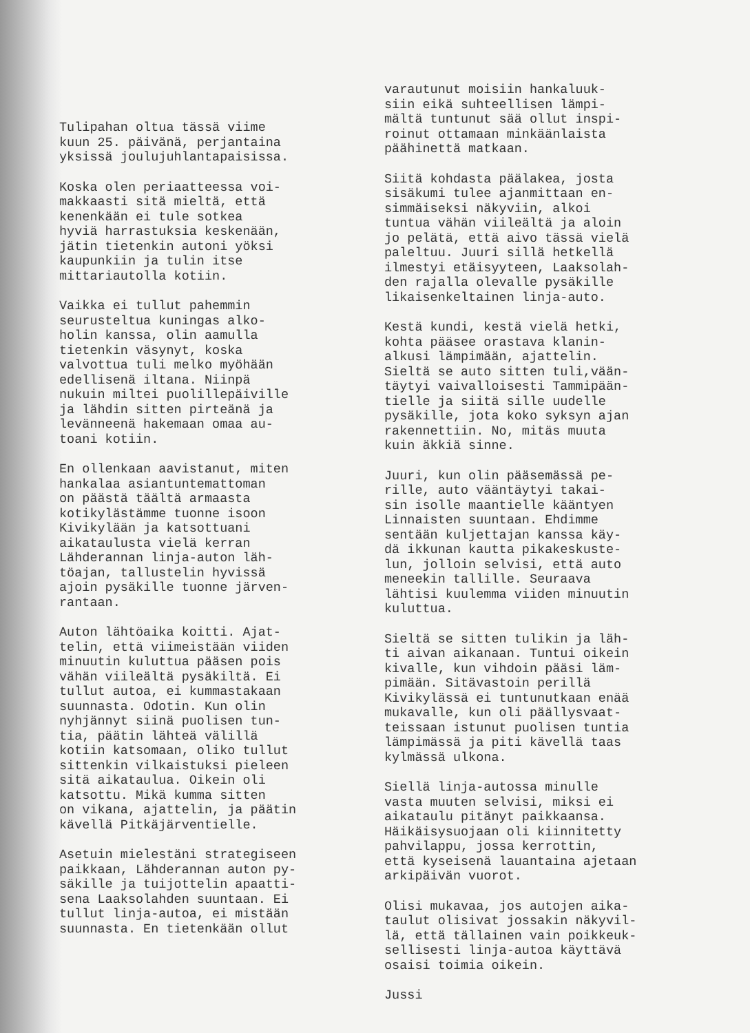Tulipahan oltua tässä viime kuun 25. päivänä, perjantaina yksissä joulujuhlantapaisissa.
Koska olen periaatteessa voi- makkaasti sitä mieltä, että kenenkään ei tule sotkea hyviä harrastuksia keskenään, jätin tietenkin autoni yöksi kaupunkiin ja tulin itse mittariautolla kotiin.
Vaikka ei tullut pahemmin seurusteltua kuningas alko- holin kanssa, olin aamulla tietenkin väsynyt, koska valvottua tuli melko myöhään edellisenä iltana. Niinpä nukuin miltei puolillepäiville ja lähdin sitten pirteänä ja levänneenä hakemaan omaa au- toani kotiin.
En ollenkaan aavistanut, miten hankalaa asiantuntemattoman on päästä täältä armaasta kotikylästämme tuonne isoon Kivikylään ja katsottuani aikataulusta vielä kerran Lähderannan linja-auton läh- töajan, tallustelin hyvissä ajoin pysäkille tuonne järven- rantaan.
Auton lähtöaika koitti. Ajat- telin, että viimeistään viiden minuutin kuluttua pääsen pois vähän viileältä pysäkiltä. Ei tullut autoa, ei kummastakaan suunnasta. Odotin. Kun olin nyhjännyt siinä puolisen tun- tia, päätin lähteä välillä kotiin katsomaan, oliko tullut sittenkin vilkaistuksi pieleen sitä aikataulua. Oikein oli katsottu. Mikä kumma sitten on vikana, ajattelin, ja päätin kävellä Pitkäjärventielle.
Asetuin mielestäni strategiseen paikkaan, Lähderannan auton py- säkille ja tuijottelin apaatti- sena Laaksolahden suuntaan. Ei tullut linja-autoa, ei mistään suunnasta. En tietenkään ollut
varautunut moisiin hankaluuk- siin eikä suhteellisen lämpi- mältä tuntunut sää ollut inspi- roinut ottamaan minkäänlaista päähinettä matkaan.
Siitä kohdasta päälakea, josta sisäkumi tulee ajanmittaan en- simmäiseksi näkyviin, alkoi tuntua vähän viileältä ja aloin jo pelätä, että aivo tässä vielä paleltuu. Juuri sillä hetkellä ilmestyi etäisyyteen, Laaksolah- den rajalla olevalle pysäkille likaisenkeltainen linja-auto.
Kestä kundi, kestä vielä hetki, kohta pääsee orastava klanin- alkusi lämpimään, ajattelin. Sieltä se auto sitten tuli,vään- täytyi vaivalloisesti Tammipään- tielle ja siitä sille uudelle pysäkille, jota koko syksyn ajan rakennettiin. No, mitäs muuta kuin äkkiä sinne.
Juuri, kun olin pääsemässä pe- rille, auto vääntäytyi takai- sin isolle maantielle kääntyen Linnaisten suuntaan. Ehdimme sentään kuljettajan kanssa käy- dä ikkunan kautta pikakeskuste- lun, jolloin selvisi, että auto meneekin tallille. Seuraava lähtisi kuulemma viiden minuutin kuluttua.
Sieltä se sitten tulikin ja läh- ti aivan aikanaan. Tuntui oikein kivalle, kun vihdoin pääsi läm- pimään. Sitävastoin perillä Kivikylässä ei tuntunutkaan enää mukavalle, kun oli päällysvaat- teissaan istunut puolisen tuntia lämpimässä ja piti kävellä taas kylmässä ulkona.
Siellä linja-autossa minulle vasta muuten selvisi, miksi ei aikataulu pitänyt paikkaansa. Häikäisysuojaan oli kiinnitetty pahvilappu, jossa kerrottin, että kyseisenä lauantaina ajetaan arkipäivän vuorot.
Olisi mukavaa, jos autojen aika- taulut olisivat jossakin näkyvil- lä, että tällainen vain poikkeuk- sellisesti linja-autoa käyttävä osaisi toimia oikein.
Jussi